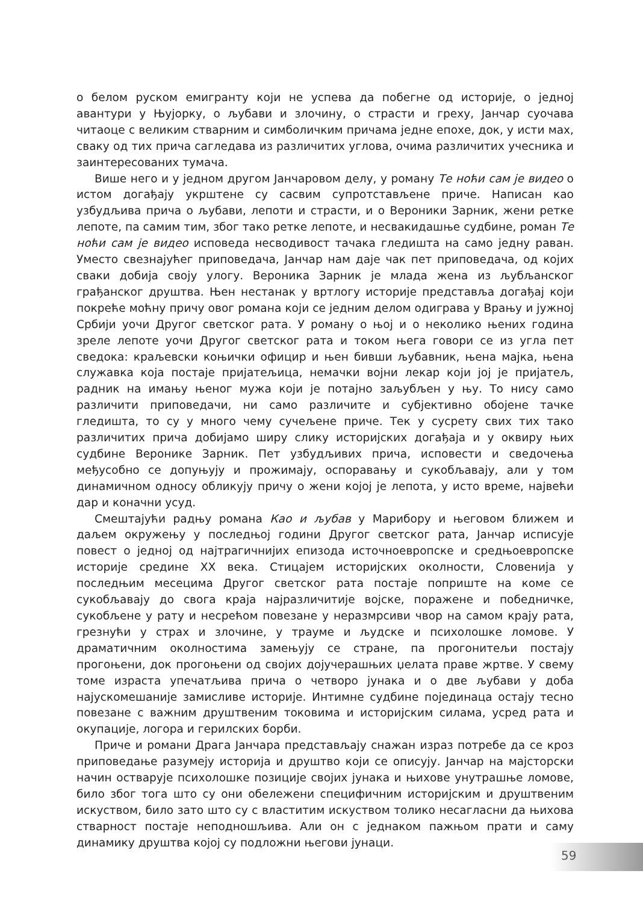о белом руском емигранту који не успева да побегне од историје, о једној авантури у Њујорку, о љубави и злочину, о страсти и греху, Јанчар суочава читаоце с великим стварним и симболичким причама једне епохе, док, у исти мах, сваку од тих прича сагледава из различитих углова, очима различитих учесника и заинтересованих тумача.
Више него и у једном другом Јанчаровом делу, у роману Те ноћи сам је видео о истом догађају укрштене су сасвим супротстављене приче. Написан као узбудљива прича о љубави, лепоти и страсти, и о Вероники Зарник, жени ретке лепоте, па самим тим, због тако ретке лепоте, и несвакидашње судбине, роман Те ноћи сам је видео исповеда несводивост тачака гледишта на само једну раван. Уместо свезнајућег приповедача, Јанчар нам даје чак пет приповедача, од којих сваки добија своју улогу. Вероника Зарник је млада жена из љубљанског грађанског друштва. Њен нестанак у вртлогу историје представља догађај који покреће моћну причу овог романа који се једним делом одиграва у Врању и јужној Србији уочи Другог светског рата. У роману о њој и о неколико њених година зреле лепоте уочи Другог светског рата и током њега говори се из угла пет сведока: краљевски коњички официр и њен бивши љубавник, њена мајка, њена служавка која постаје пријатељица, немачки војни лекар који јој је пријатељ, радник на имању њеног мужа који је потајно заљубљен у њу. То нису само различити приповедачи, ни само различите и субјективно обојене тачке гледишта, то су у много чему сучељене приче. Тек у сусрету свих тих тако различитих прича добијамо ширу слику историјских догађаја и у оквиру њих судбине Веронике Зарник. Пет узбудљивих прича, исповести и сведочења међусобно се допуњују и прожимају, оспоравању и сукобљавају, али у том динамичном односу обликују причу о жени којој је лепота, у исто време, највећи дар и коначни усуд.
Смештајући радњу романа Као и љубав у Марибору и његовом ближем и даљем окружењу у последњој години Другог светског рата, Јанчар исписује повест о једној од најтрагичнијих епизода источноевропске и средњоевропске историје средине XX века. Стицајем историјских околности, Словенија у последњим месецима Другог светског рата постаје поприште на коме се сукобљавају до свога краја најразличитије војске, поражене и победничке, сукобљене у рату и несрећом повезане у неразмрсиви чвор на самом крају рата, грезнући у страх и злочине, у трауме и људске и психолошке ломове. У драматичним околностима замењују се стране, па прогонитељи постају прогоњени, док прогоњени од својих дојучерашњих џелата праве жртве. У свему томе израста упечатљива прича о четворо јунака и о две љубави у доба најускомешаније замисливе историје. Интимне судбине појединаца остају тесно повезане с важним друштвеним токовима и историјским силама, усред рата и окупације, логора и герилских борби.
Приче и романи Драга Јанчара представљају снажан израз потребе да се кроз приповедање разумеју историја и друштво који се описују. Јанчар на мајсторски начин остварује психолошке позиције својих јунака и њихове унутрашње ломове, било због тога што су они обележени специфичним историјским и друштвеним искуством, било зато што су с властитим искуством толико несагласни да њихова стварност постаје неподношљива. Али он с једнаком пажњом прати и саму динамику друштва којој су подложни његови јунаци.
59